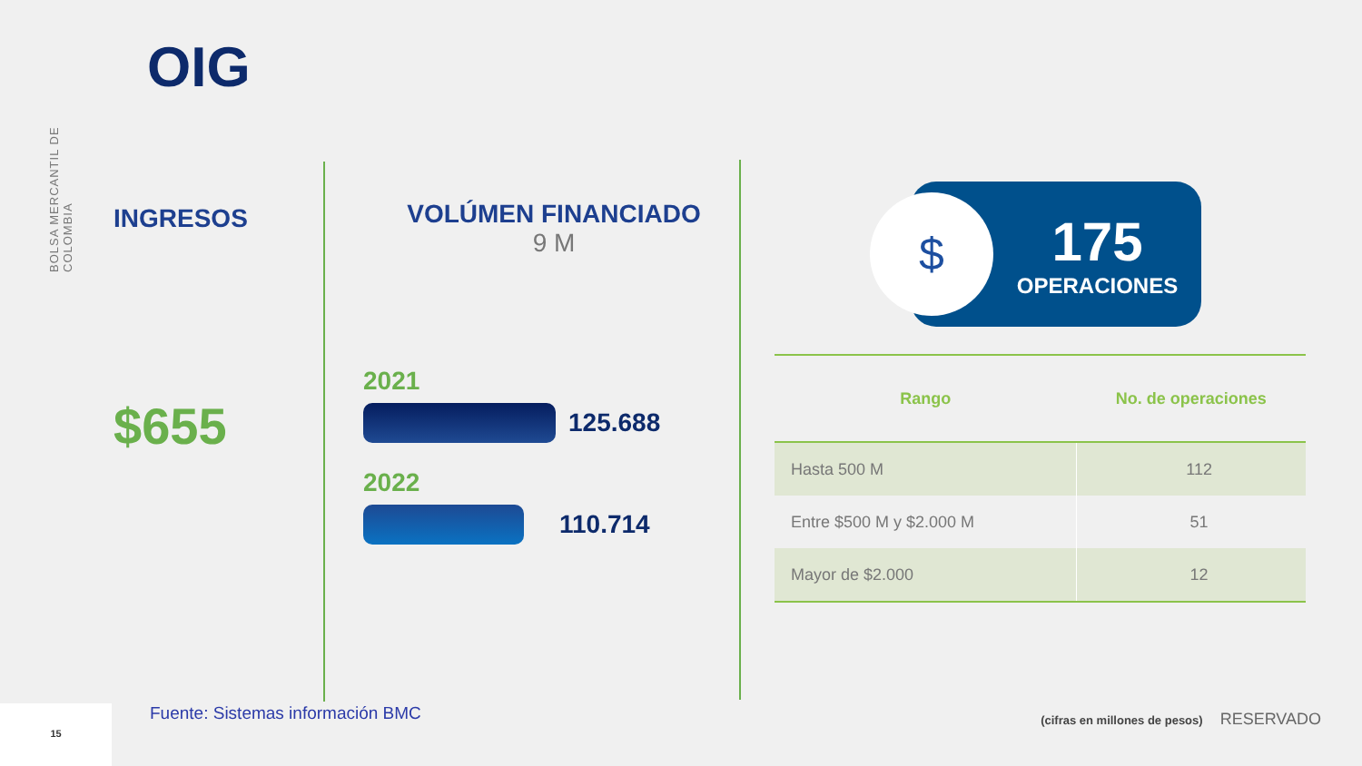BOLSA MERCANTIL DE COLOMBIA
OIG
INGRESOS
$655
VOLÚMEN FINANCIADO
9 M
2021
125.688
2022
110.714
$
175
OPERACIONES
| Rango | No. de operaciones |
| --- | --- |
| Hasta 500 M | 112 |
| Entre $500 M y $2.000 M | 51 |
| Mayor de $2.000 | 12 |
15
Fuente: Sistemas información BMC
(cifras en millones de pesos) RESERVADO